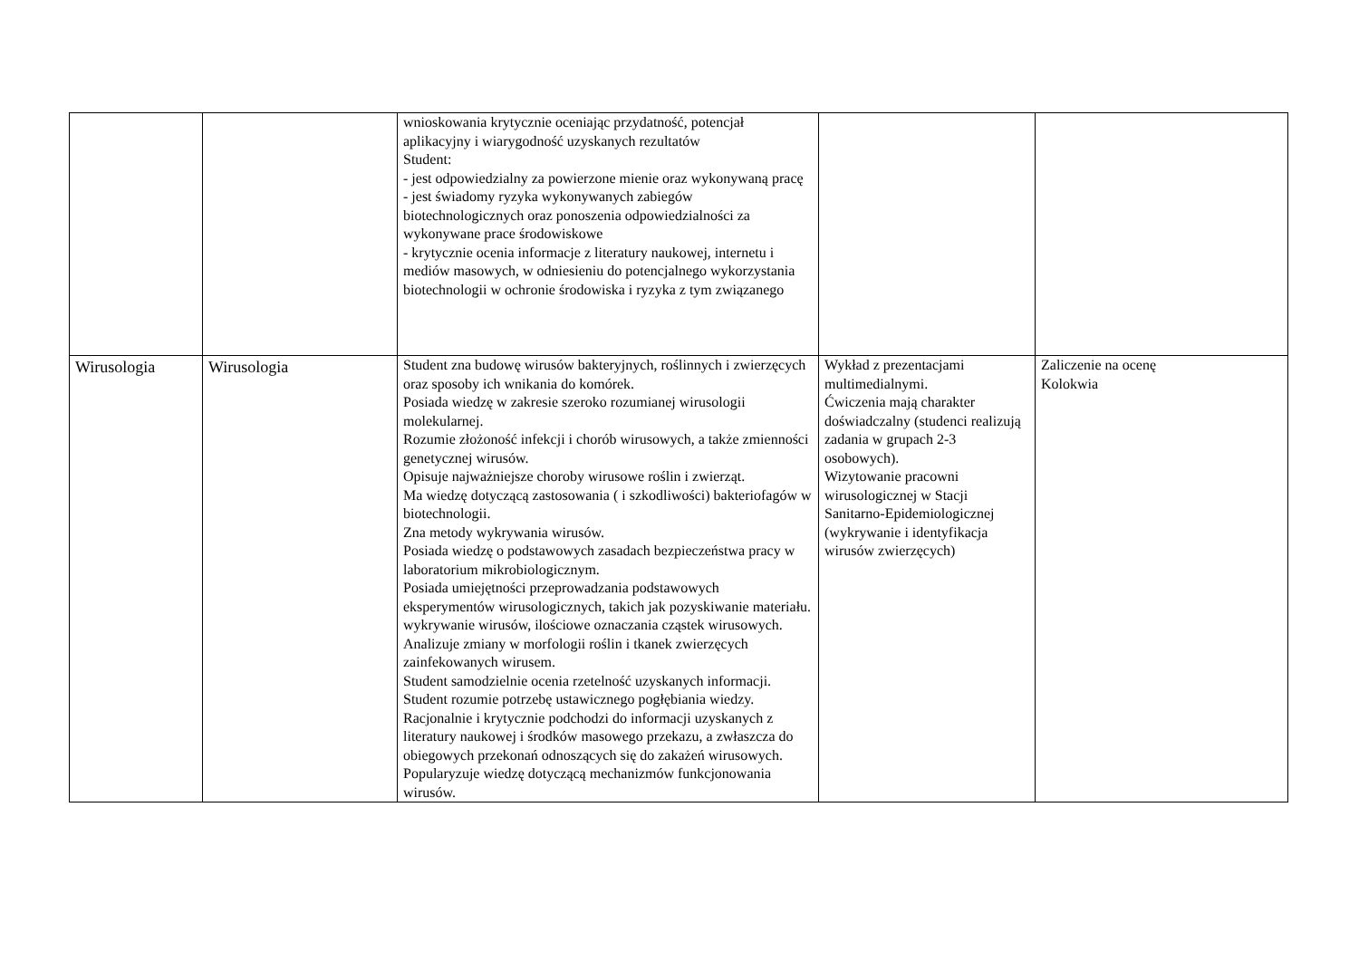| | | wnioskowania krytycznie oceniając przydatność, potencjał aplikacyjny i wiarygodność uzyskanych rezultatów Student: - jest odpowiedzialny za powierzone mienie oraz wykonywaną pracę - jest świadomy ryzyka wykonywanych zabiegów biotechnologicznych oraz ponoszenia odpowiedzialności za wykonywane prace środowiskowe - krytycznie ocenia informacje z literatury naukowej, internetu i mediów masowych, w odniesieniu do potencjalnego wykorzystania biotechnologii w ochronie środowiska i ryzyka z tym związanego | | |
| Wirusologia | Wirusologia | Student zna budowę wirusów bakteryjnych, roślinnych i zwierzęcych oraz sposoby ich wnikania do komórek. Posiada wiedzę w zakresie szeroko rozumianej wirusologii molekularnej. Rozumie złożoność infekcji i chorób wirusowych, a także zmienności genetycznej wirusów. Opisuje najważniejsze choroby wirusowe roślin i zwierząt. Ma wiedzę dotyczącą zastosowania ( i szkodliwości) bakteriofagów w biotechnologii. Zna metody wykrywania wirusów. Posiada wiedzę o podstawowych zasadach bezpieczeństwa pracy w laboratorium mikrobiologicznym. Posiada umiejętności przeprowadzania podstawowych eksperymentów wirusologicznych, takich jak pozyskiwanie materiału. wykrywanie wirusów, ilościowe oznaczania cząstek wirusowych. Analizuje zmiany w morfologii roślin i tkanek zwierzęcych zainfekowanych wirusem. Student samodzielnie ocenia rzetelność uzyskanych informacji. Student rozumie potrzebę ustawicznego pogłębiania wiedzy. Racjonalnie i krytycznie podchodzi do informacji uzyskanych z literatury naukowej i środków masowego przekazu, a zwłaszcza do obiegowych przekonań odnoszących się do zakażeń wirusowych. Popularyzuje wiedzę dotyczącą mechanizmów funkcjonowania wirusów. | Wykład z prezentacjami multimedialnymi. Ćwiczenia mają charakter doświadczalny (studenci realizują zadania w grupach 2-3 osobowych). Wizytowanie pracowni wirusologicznej w Stacji Sanitarno-Epidemiologicznej (wykrywanie i identyfikacja wirusów zwierzęcych) | Zaliczenie na ocenę Kolokwia |